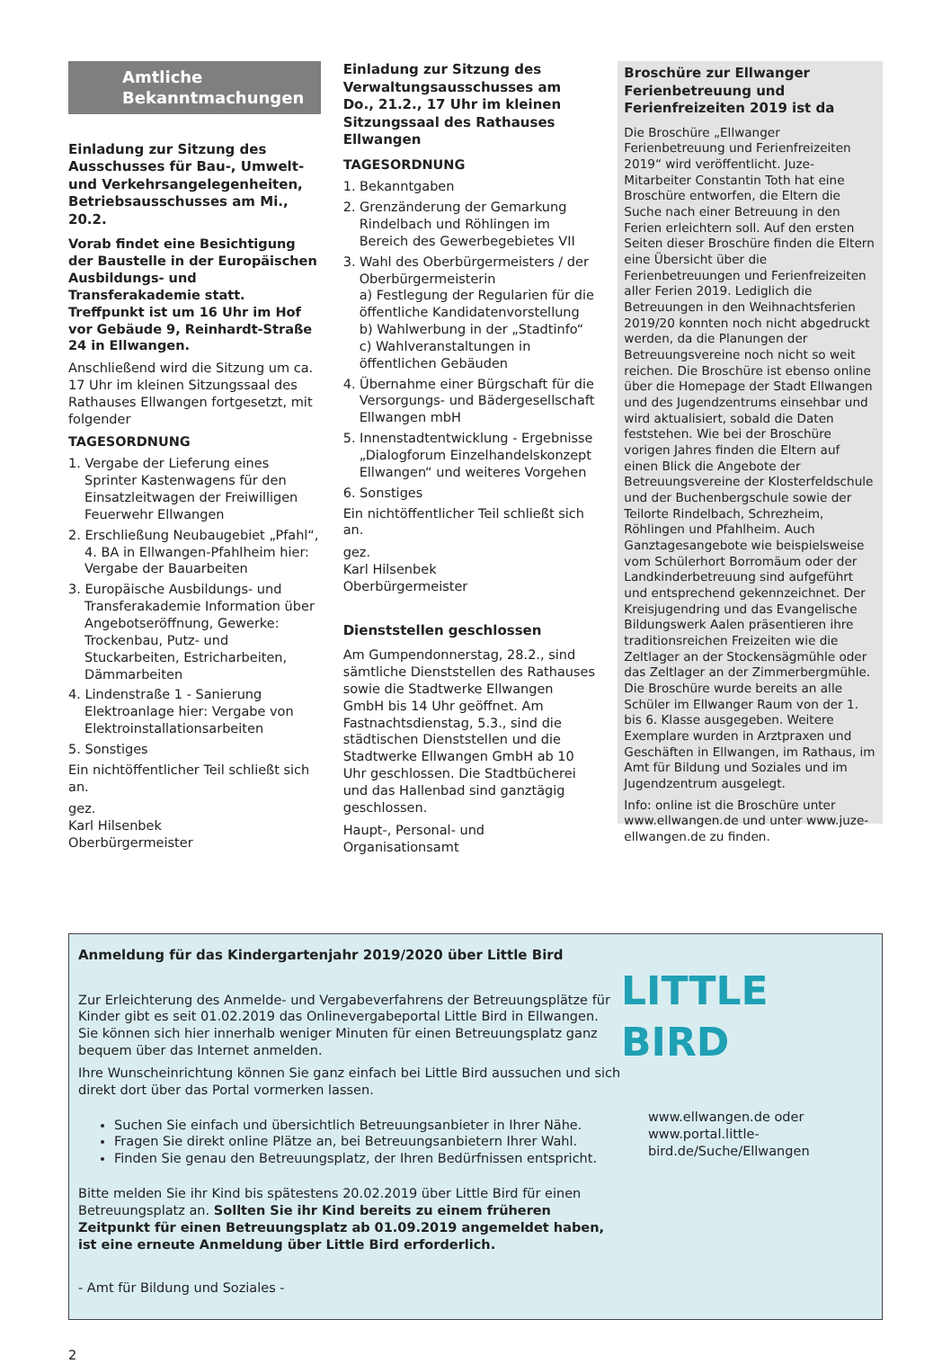Amtliche
Bekanntmachungen
Einladung zur Sitzung des Ausschusses für Bau-, Umwelt- und Verkehrsangelegenheiten, Betriebsausschusses am Mi., 20.2.
Vorab findet eine Besichtigung der Baustelle in der Europäischen Ausbildungs- und Transferakademie statt. Treffpunkt ist um 16 Uhr im Hof vor Gebäude 9, Reinhardt-Straße 24 in Ellwangen.
Anschließend wird die Sitzung um ca. 17 Uhr im kleinen Sitzungssaal des Rathauses Ellwangen fortgesetzt, mit folgender
TAGESORDNUNG
1. Vergabe der Lieferung eines Sprinter Kastenwagens für den Einsatzleitwagen der Freiwilligen Feuerwehr Ellwangen
2. Erschließung Neubaugebiet „Pfahl“, 4. BA in Ellwangen-Pfahlheim hier: Vergabe der Bauarbeiten
3. Europäische Ausbildungs- und Transferakademie Information über Angebotseröffnung, Gewerke: Trockenbau, Putz- und Stuckarbeiten, Estricharbeiten, Dämmarbeiten
4. Lindenstraße 1 - Sanierung Elektroanlage hier: Vergabe von Elektroinstallationsarbeiten
5. Sonstiges
Ein nichtöffentlicher Teil schließt sich an.
gez.
Karl Hilsenbek
Oberbürgermeister
Einladung zur Sitzung des Verwaltungsausschusses am Do., 21.2., 17 Uhr im kleinen Sitzungssaal des Rathauses Ellwangen
TAGESORDNUNG
1. Bekanntgaben
2. Grenzänderung der Gemarkung Rindelbach und Röhlingen im Bereich des Gewerbegebietes VII
3. Wahl des Oberbürgermeisters / der Oberbürgermeisterin
a) Festlegung der Regularien für die öffentliche Kandidatenvorstellung
b) Wahlwerbung in der „Stadtinfo“
c) Wahlveranstaltungen in öffentlichen Gebäuden
4. Übernahme einer Bürgschaft für die Versorgungs- und Bädergesellschaft Ellwangen mbH
5. Innenstadtentwicklung - Ergebnisse „Dialogforum Einzelhandelskonzept Ellwangen“ und weiteres Vorgehen
6. Sonstiges
Ein nichtöffentlicher Teil schließt sich an.
gez.
Karl Hilsenbek
Oberbürgermeister
Dienststellen geschlossen
Am Gumpendonnerstag, 28.2., sind sämtliche Dienststellen des Rathauses sowie die Stadtwerke Ellwangen GmbH bis 14 Uhr geöffnet. Am Fastnachtsdienstag, 5.3., sind die städtischen Dienststellen und die Stadtwerke Ellwangen GmbH ab 10 Uhr geschlossen. Die Stadtbücherei und das Hallenbad sind ganztägig geschlossen.
Haupt-, Personal- und Organisationsamt
Broschüre zur Ellwanger Ferienbetreuung und Ferienfreizeiten 2019 ist da
Die Broschüre „Ellwanger Ferienbetreuung und Ferienfreizeiten 2019“ wird veröffentlicht. Juze-Mitarbeiter Constantin Toth hat eine Broschüre entworfen, die Eltern die Suche nach einer Betreuung in den Ferien erleichtern soll. Auf den ersten Seiten dieser Broschüre finden die Eltern eine Übersicht über die Ferienbetreuungen und Ferienfreizeiten aller Ferien 2019. Lediglich die Betreuungen in den Weihnachtsferien 2019/20 konnten noch nicht abgedruckt werden, da die Planungen der Betreuungsvereine noch nicht so weit reichen. Die Broschüre ist ebenso online über die Homepage der Stadt Ellwangen und des Jugendzentrums einsehbar und wird aktualisiert, sobald die Daten feststehen. Wie bei der Broschüre vorigen Jahres finden die Eltern auf einen Blick die Angebote der Betreuungsvereine der Klosterfeldschule und der Buchenbergschule sowie der Teilorte Rindelbach, Schrezheim, Röhlingen und Pfahlheim. Auch Ganztagesangebote wie beispielsweise vom Schülerhort Borromäum oder der Landkinderbetreuung sind aufgeführt und entsprechend gekennzeichnet. Der Kreisjugendring und das Evangelische Bildungswerk Aalen präsentieren ihre traditionsreichen Freizeiten wie die Zeltlager an der Stockensägmühle oder das Zeltlager an der Zimmerbergmühle. Die Broschüre wurde bereits an alle Schüler im Ellwanger Raum von der 1. bis 6. Klasse ausgegeben. Weitere Exemplare wurden in Arztpraxen und Geschäften in Ellwangen, im Rathaus, im Amt für Bildung und Soziales und im Jugendzentrum ausgelegt.
Info: online ist die Broschüre unter www.ellwangen.de und unter www.juze-ellwangen.de zu finden.
Anmeldung für das Kindergartenjahr 2019/2020 über Little Bird
Zur Erleichterung des Anmelde- und Vergabeverfahrens der Betreuungsplätze für Kinder gibt es seit 01.02.2019 das Onlinevergabeportal Little Bird in Ellwangen. Sie können sich hier innerhalb weniger Minuten für einen Betreuungsplatz ganz bequem über das Internet anmelden.
Ihre Wunscheinrichtung können Sie ganz einfach bei Little Bird aussuchen und sich direkt dort über das Portal vormerken lassen.
Suchen Sie einfach und übersichtlich Betreuungsanbieter in Ihrer Nähe.
Fragen Sie direkt online Plätze an, bei Betreuungsanbietern Ihrer Wahl.
Finden Sie genau den Betreuungsplatz, der Ihren Bedürfnissen entspricht.
Bitte melden Sie ihr Kind bis spätestens 20.02.2019 über Little Bird für einen Betreuungsplatz an. Sollten Sie ihr Kind bereits zu einem früheren Zeitpunkt für einen Betreuungsplatz ab 01.09.2019 angemeldet haben, ist eine erneute Anmeldung über Little Bird erforderlich.
- Amt für Bildung und Soziales -
LITTLE BIRD
www.ellwangen.de oder www.portal.little-bird.de/Suche/Ellwangen
2